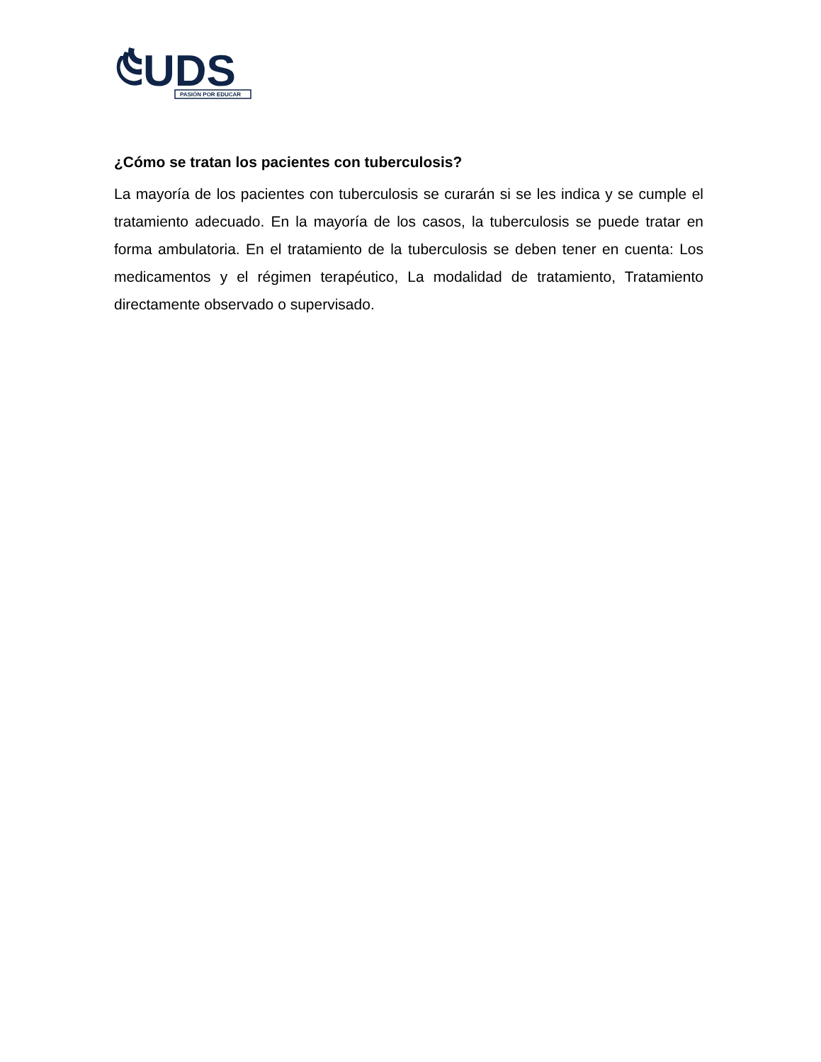UDS
PASIÓN POR EDUCAR
¿Cómo se tratan los pacientes con tuberculosis?
La mayoría de los pacientes con tuberculosis se curarán si se les indica y se cumple el tratamiento adecuado. En la mayoría de los casos, la tuberculosis se puede tratar en forma ambulatoria. En el tratamiento de la tuberculosis se deben tener en cuenta: Los medicamentos y el régimen terapéutico, La modalidad de tratamiento, Tratamiento directamente observado o supervisado.